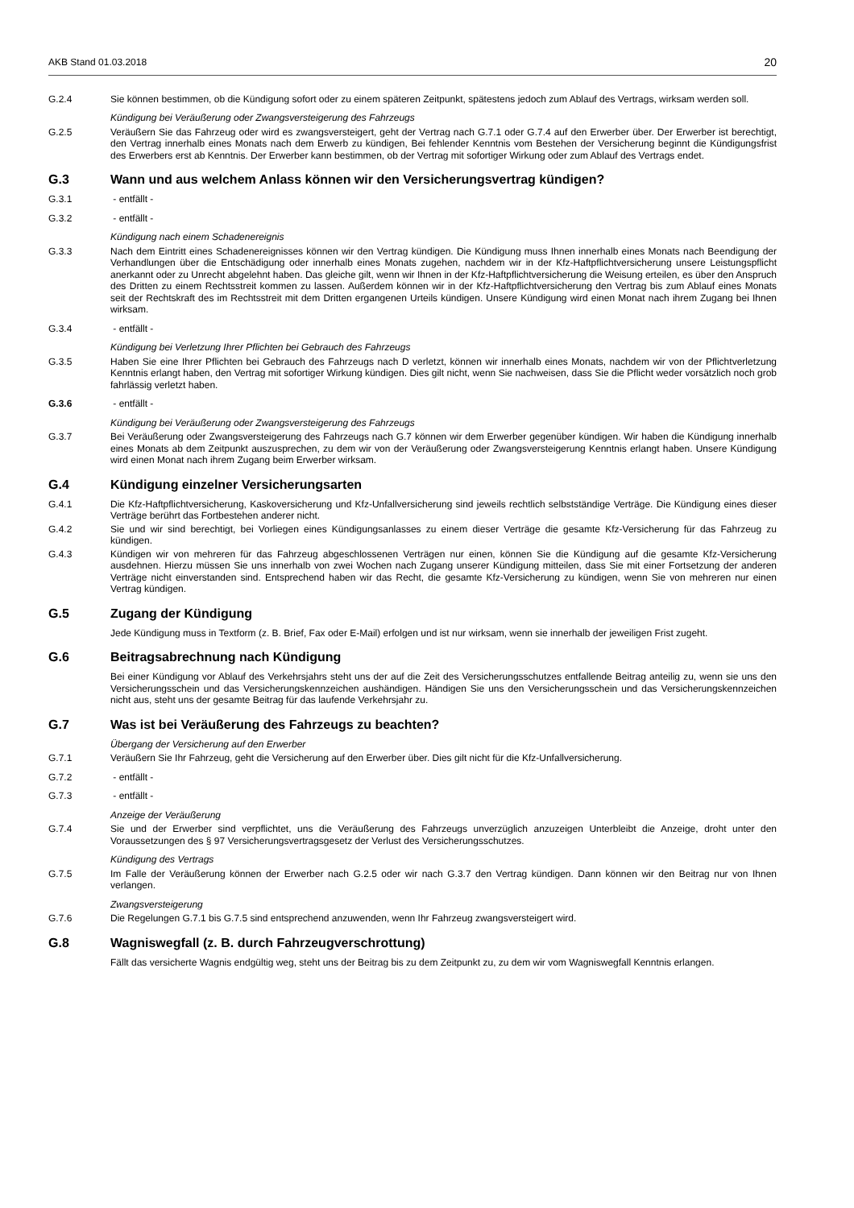AKB Stand 01.03.2018 20
G.2.4 Sie können bestimmen, ob die Kündigung sofort oder zu einem späteren Zeitpunkt, spätestens jedoch zum Ablauf des Vertrags, wirksam werden soll.
Kündigung bei Veräußerung oder Zwangsversteigerung des Fahrzeugs
G.2.5 Veräußern Sie das Fahrzeug oder wird es zwangsversteigert, geht der Vertrag nach G.7.1 oder G.7.4 auf den Erwerber über. Der Erwerber ist berechtigt, den Vertrag innerhalb eines Monats nach dem Erwerb zu kündigen, Bei fehlender Kenntnis vom Bestehen der Versicherung beginnt die Kündigungsfrist des Erwerbers erst ab Kenntnis. Der Erwerber kann bestimmen, ob der Vertrag mit sofortiger Wirkung oder zum Ablauf des Vertrags endet.
G.3 Wann und aus welchem Anlass können wir den Versicherungsvertrag kündigen?
G.3.1 - entfällt -
G.3.2 - entfällt -
Kündigung nach einem Schadenereignis
G.3.3 Nach dem Eintritt eines Schadenereignisses können wir den Vertrag kündigen. Die Kündigung muss Ihnen innerhalb eines Monats nach Beendigung der Verhandlungen über die Entschädigung oder innerhalb eines Monats zugehen, nachdem wir in der Kfz-Haftpflichtversicherung unsere Leistungspflicht anerkannt oder zu Unrecht abgelehnt haben. Das gleiche gilt, wenn wir Ihnen in der Kfz-Haftpflichtversicherung die Weisung erteilen, es über den Anspruch des Dritten zu einem Rechtsstreit kommen zu lassen. Außerdem können wir in der Kfz-Haftpflichtversicherung den Vertrag bis zum Ablauf eines Monats seit der Rechtskraft des im Rechtsstreit mit dem Dritten ergangenen Urteils kündigen. Unsere Kündigung wird einen Monat nach ihrem Zugang bei Ihnen wirksam.
G.3.4 - entfällt -
Kündigung bei Verletzung Ihrer Pflichten bei Gebrauch des Fahrzeugs
G.3.5 Haben Sie eine Ihrer Pflichten bei Gebrauch des Fahrzeugs nach D verletzt, können wir innerhalb eines Monats, nachdem wir von der Pflichtverletzung Kenntnis erlangt haben, den Vertrag mit sofortiger Wirkung kündigen. Dies gilt nicht, wenn Sie nachweisen, dass Sie die Pflicht weder vorsätzlich noch grob fahrlässig verletzt haben.
G.3.6 - entfällt -
Kündigung bei Veräußerung oder Zwangsversteigerung des Fahrzeugs
G.3.7 Bei Veräußerung oder Zwangsversteigerung des Fahrzeugs nach G.7 können wir dem Erwerber gegenüber kündigen. Wir haben die Kündigung innerhalb eines Monats ab dem Zeitpunkt auszusprechen, zu dem wir von der Veräußerung oder Zwangsversteigerung Kenntnis erlangt haben. Unsere Kündigung wird einen Monat nach ihrem Zugang beim Erwerber wirksam.
G.4 Kündigung einzelner Versicherungsarten
G.4.1 Die Kfz-Haftpflichtversicherung, Kaskoversicherung und Kfz-Unfallversicherung sind jeweils rechtlich selbstständige Verträge. Die Kündigung eines dieser Verträge berührt das Fortbestehen anderer nicht.
G.4.2 Sie und wir sind berechtigt, bei Vorliegen eines Kündigungsanlasses zu einem dieser Verträge die gesamte Kfz-Versicherung für das Fahrzeug zu kündigen.
G.4.3 Kündigen wir von mehreren für das Fahrzeug abgeschlossenen Verträgen nur einen, können Sie die Kündigung auf die gesamte Kfz-Versicherung ausdehnen. Hierzu müssen Sie uns innerhalb von zwei Wochen nach Zugang unserer Kündigung mitteilen, dass Sie mit einer Fortsetzung der anderen Verträge nicht einverstanden sind. Entsprechend haben wir das Recht, die gesamte Kfz-Versicherung zu kündigen, wenn Sie von mehreren nur einen Vertrag kündigen.
G.5 Zugang der Kündigung
Jede Kündigung muss in Textform (z. B. Brief, Fax oder E-Mail) erfolgen und ist nur wirksam, wenn sie innerhalb der jeweiligen Frist zugeht.
G.6 Beitragsabrechnung nach Kündigung
Bei einer Kündigung vor Ablauf des Verkehrsjahrs steht uns der auf die Zeit des Versicherungsschutzes entfallende Beitrag anteilig zu, wenn sie uns den Versicherungsschein und das Versicherungskennzeichen aushändigen. Händigen Sie uns den Versicherungsschein und das Versicherungskennzeichen nicht aus, steht uns der gesamte Beitrag für das laufende Verkehrsjahr zu.
G.7 Was ist bei Veräußerung des Fahrzeugs zu beachten?
Übergang der Versicherung auf den Erwerber
G.7.1 Veräußern Sie Ihr Fahrzeug, geht die Versicherung auf den Erwerber über. Dies gilt nicht für die Kfz-Unfallversicherung.
G.7.2 - entfällt -
G.7.3 - entfällt -
Anzeige der Veräußerung
G.7.4 Sie und der Erwerber sind verpflichtet, uns die Veräußerung des Fahrzeugs unverzüglich anzuzeigen Unterbleibt die Anzeige, droht unter den Voraussetzungen des § 97 Versicherungsvertragsgesetz der Verlust des Versicherungsschutzes.
Kündigung des Vertrags
G.7.5 Im Falle der Veräußerung können der Erwerber nach G.2.5 oder wir nach G.3.7 den Vertrag kündigen. Dann können wir den Beitrag nur von Ihnen verlangen.
Zwangsversteigerung
G.7.6 Die Regelungen G.7.1 bis G.7.5 sind entsprechend anzuwenden, wenn Ihr Fahrzeug zwangsversteigert wird.
G.8 Wagniswegfall (z. B. durch Fahrzeugverschrottung)
Fällt das versicherte Wagnis endgültig weg, steht uns der Beitrag bis zu dem Zeitpunkt zu, zu dem wir vom Wagniswegfall Kenntnis erlangen.